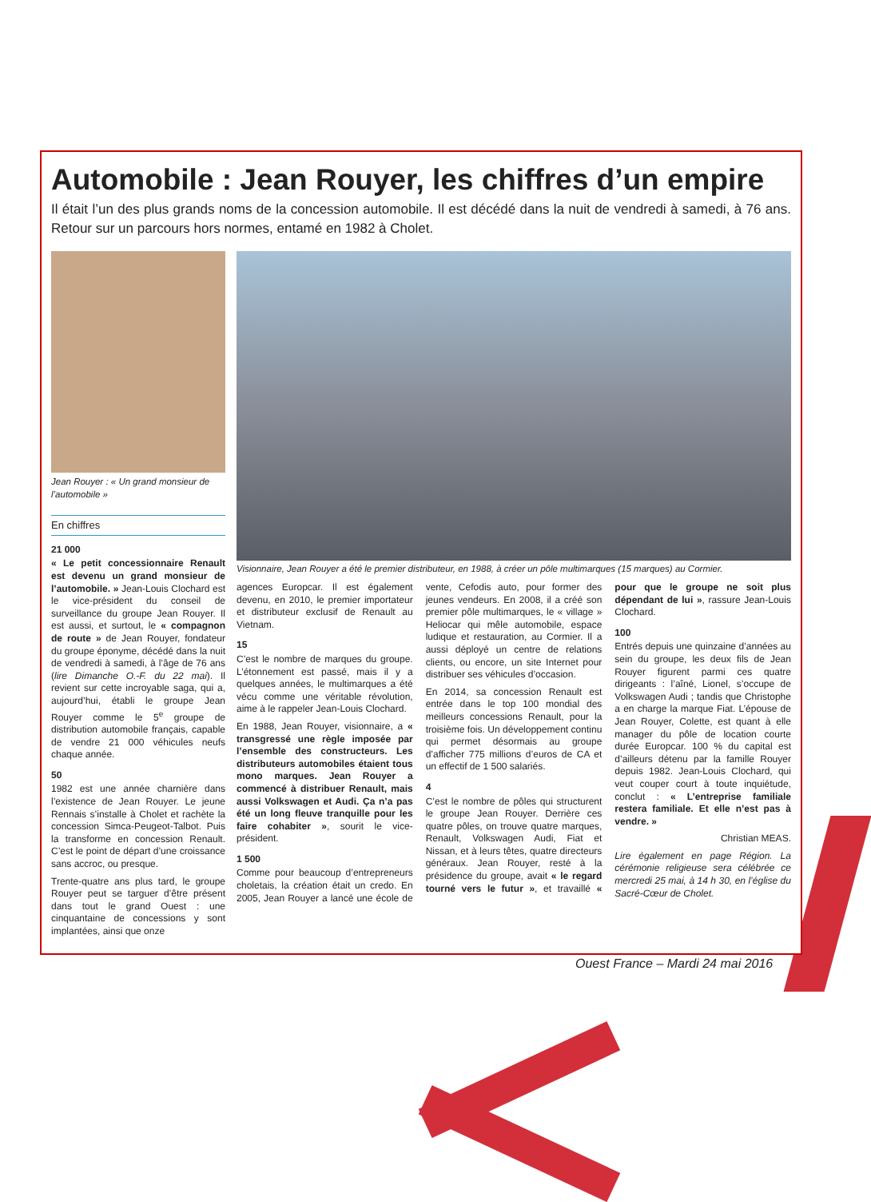Automobile : Jean Rouyer, les chiffres d’un empire
Il était l’un des plus grands noms de la concession automobile. Il est décédé dans la nuit de vendredi à samedi, à 76 ans. Retour sur un parcours hors normes, entamé en 1982 à Cholet.
Jean Rouyer : « Un grand monsieur de l’automobile »
En chiffres
21 000
« Le petit concessionnaire Renault est devenu un grand monsieur de l’automobile. » Jean-Louis Clochard est le vice-président du conseil de surveillance du groupe Jean Rouyer. Il est aussi, et surtout, le « compagnon de route » de Jean Rouyer, fondateur du groupe éponyme, décédé dans la nuit de vendredi à samedi, à l’âge de 76 ans (lire Dimanche O.-F. du 22 mai). Il revient sur cette incroyable saga, qui a, aujourd’hui, établi le groupe Jean Rouyer comme le 5<sup>e</sup> groupe de distribution automobile français, capable de vendre 21 000 véhicules neufs chaque année.
50
1982 est une année charnière dans l’existence de Jean Rouyer. Le jeune Rennais s’installe à Cholet et rachète la concession Simca-Peugeot-Talbot. Puis la transforme en concession Renault. C’est le point de départ d’une croissance sans accroc, ou presque.
Trente-quatre ans plus tard, le groupe Rouyer peut se targuer d’être présent dans tout le grand Ouest : une cinquantaine de concessions y sont implantées, ainsi que onze
Visionnaire, Jean Rouyer a été le premier distributeur, en 1988, à créer un pôle multimarques (15 marques) au Cormier.
agences Europcar. Il est également devenu, en 2010, le premier importateur et distributeur exclusif de Renault au Vietnam.
15
C’est le nombre de marques du groupe. L’étonnement est passé, mais il y a quelques années, le multimarques a été vécu comme une véritable révolution, aime à le rappeler Jean-Louis Clochard.
En 1988, Jean Rouyer, visionnaire, a « transgressé une règle imposée par l’ensemble des constructeurs. Les distributeurs automobiles étaient tous mono marques. Jean Rouyer a commencé à distribuer Renault, mais aussi Volkswagen et Audi. Ça n’a pas été un long fleuve tranquille pour les faire cohabiter », sourit le vice-président.
1 500
Comme pour beaucoup d’entrepreneurs choletais, la création était un credo. En 2005, Jean Rouyer a lancé une école de vente, Cefodis auto, pour former des jeunes vendeurs. En 2008, il a créé son premier pôle multimarques, le « village » Heliocar qui mêle automobile, espace ludique et restauration, au Cormier. Il a aussi déployé un centre de relations clients, ou encore, un site Internet pour distribuer ses véhicules d’occasion.
En 2014, sa concession Renault est entrée dans le top 100 mondial des meilleurs concessions Renault, pour la troisième fois. Un développement continu qui permet désormais au groupe d’afficher 775 millions d’euros de CA et un effectif de 1 500 salariés.
4
C’est le nombre de pôles qui structurent le groupe Jean Rouyer. Derrière ces quatre pôles, on trouve quatre marques, Renault, Volkswagen Audi, Fiat et Nissan, et à leurs têtes, quatre directeurs généraux. Jean Rouyer, resté à la présidence du groupe, avait « le regard tourné vers le futur », et travaillé « pour que le groupe ne soit plus dépendant de lui », rassure Jean-Louis Clochard.
100
Entrés depuis une quinzaine d’années au sein du groupe, les deux fils de Jean Rouyer figurent parmi ces quatre dirigeants : l’aîné, Lionel, s’occupe de Volkswagen Audi ; tandis que Christophe a en charge la marque Fiat. L’épouse de Jean Rouyer, Colette, est quant à elle manager du pôle de location courte durée Europcar. 100 % du capital est d’ailleurs détenu par la famille Rouyer depuis 1982. Jean-Louis Clochard, qui veut couper court à toute inquiétude, conclut : « L’entreprise familiale restera familiale. Et elle n’est pas à vendre. »
Christian MEAS.
Lire également en page Région. La cérémonie religieuse sera célébrée ce mercredi 25 mai, à 14 h 30, en l’église du Sacré-Cœur de Cholet.
Ouest France – Mardi 24 mai 2016